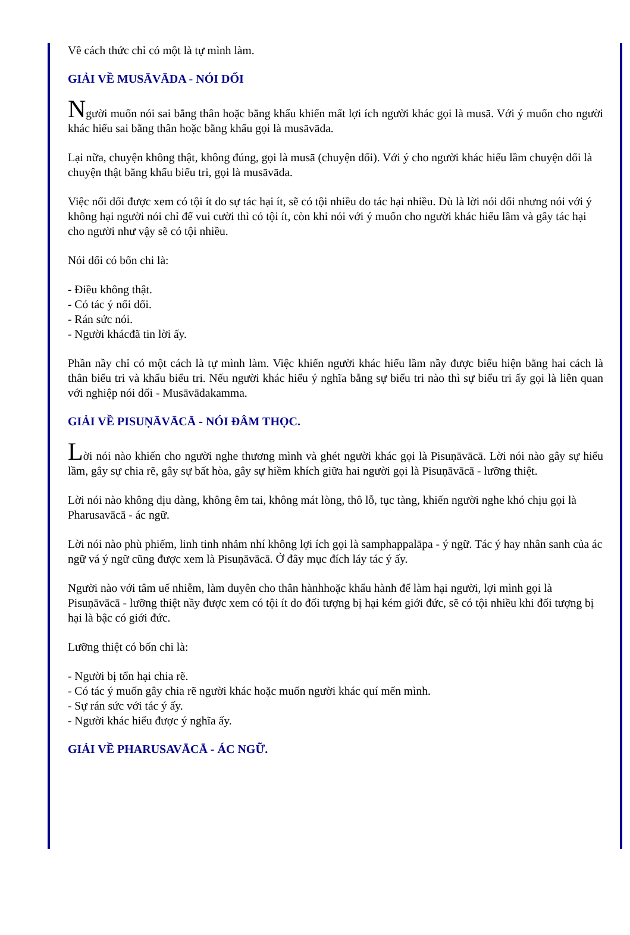Về cách thức chỉ có một là tự mình làm.
GIẢI VỀ MUSĀVĀDA - NÓI DỐI
Người muốn nói sai bằng thân hoặc bằng khẩu khiến mất lợi ích người khác gọi là musā. Với ý muốn cho người khác hiểu sai bằng thân hoặc bằng khẩu gọi là musāvāda.
Lại nữa, chuyện không thật, không đúng, gọi là musā (chuyện dối). Với ý cho người khác hiểu lầm chuyện dối là chuyện thật bằng khẩu biểu tri, gọi là musāvāda.
Việc nối dối được xem có tội ít do sự tác hại ít, sẽ có tội nhiều do tác hại nhiều. Dù là lời nói dối nhưng nói với ý không hại người nói chỉ để vui cười thì có tội ít, còn khi nói với ý muốn cho người khác hiểu lầm và gây tác hại cho người như vậy sẽ có tội nhiều.
Nói dối có bốn chi là:
- Điều không thật.
- Có tác ý nối dối.
- Rán sức nói.
- Người khácđã tin lời ấy.
Phần nầy chỉ có một cách là tự mình làm. Việc khiến người khác hiểu lầm nầy được biểu hiện bằng hai cách là thân biểu tri và khẩu biểu tri. Nếu người khác hiểu ý nghĩa bằng sự biểu tri nào thì sự biểu tri ấy gọi là liên quan với nghiệp nói dối - Musāvādakamma.
GIẢI VỀ PISUṆĀVĀCĀ - NÓI ĐÂM THỌC.
Lời nói nào khiến cho người nghe thương mình và ghét người khác gọi là Pisuṇāvācā. Lời nói nào gây sự hiểu lầm, gây sự chia rẽ, gây sự bất hòa, gây sự hiềm khích giữa hai người gọi là Pisuṇāvācā - lưỡng thiệt.
Lời nói nào không dịu dàng, không êm tai, không mát lòng, thô lỗ, tục tàng, khiến người nghe khó chịu gọi là Pharusavācā - ác ngữ.
Lời nói nào phù phiếm, linh tinh nhảm nhí không lợi ích gọi là samphappalāpa - ý ngữ. Tác ý hay nhân sanh của ác ngữ vá ý ngữ cũng được xem là Pisuṇāvācā. Ở đây mục đích láy tác ý ấy.
Người nào với tâm uế nhiễm, làm duyên cho thân hànhhoặc khẩu hành để làm hại người, lợi mình gọi là Pisuṇāvācā - lưỡng thiệt nầy được xem có tội ít do đối tượng bị hại kém giới đức, sẽ có tội nhiều khi đối tượng bị hại là bậc có giới đức.
Lưỡng thiệt có bốn chi là:
- Người bị tổn hại chia rẽ.
- Có tác ý muốn gây chia rẽ người khác hoặc muốn người khác quí mến mình.
- Sự rán sức với tác ý ấy.
- Người khác hiểu được ý nghĩa ấy.
GIẢI VỀ PHARUSAVĀCĀ - ÁC NGỮ.